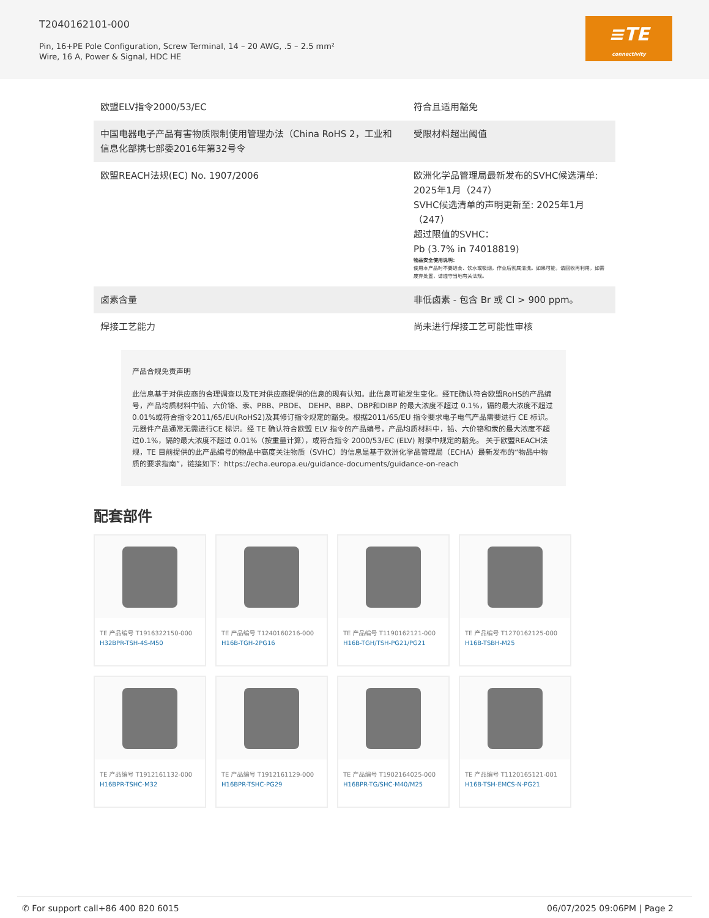T2040162101-000
Pin, 16+PE Pole Configuration, Screw Terminal, 14 – 20 AWG, .5 – 2.5 mm² Wire, 16 A, Power & Signal, HDC HE
≡TE
connectivity
| 欧盟ELV指令2000/53/EC | 符合且适用豁免 |
| 中国电器电子产品有害物质限制使用管理办法（China RoHS 2，工业和信息化部携七部委2016年第32号令 | 受限材料超出阈值 |
| 欧盟REACH法规(EC) No. 1907/2006 | 欧洲化学品管理局最新发布的SVHC候选清单: 2025年1月（247） SVHC候选清单的声明更新至: 2025年1月（247） 超过限值的SVHC： Pb (3.7% in 74018819) 物品安全使用说明： 使用本产品时不要进食、饮水或吸烟。作业后彻底清洗。如果可能，请回收再利用，如需废弃处置，请遵守当地有关法规。 |
| 卤素含量 | 非低卤素 - 包含 Br 或 Cl > 900 ppm。 |
| 焊接工艺能力 | 尚未进行焊接工艺可能性审核 |
产品合规免责声明
此信息基于对供应商的合理调查以及TE对供应商提供的信息的现有认知。此信息可能发生变化。经TE确认符合欧盟RoHS的产品编号，产品均质材料中铅、六价铬、汞、PBB、PBDE、 DEHP、BBP、DBP和DIBP 的最大浓度不超过 0.1%，镉的最大浓度不超过 0.01%或符合指令2011/65/EU(RoHS2)及其修订指令规定的豁免。根据2011/65/EU 指令要求电子电气产品需要进行 CE 标识。元器件产品通常无需进行CE 标识。经 TE 确认符合欧盟 ELV 指令的产品编号，产品均质材料中，铅、六价铬和汞的最大浓度不超过0.1%，镉的最大浓度不超过 0.01%（按重量计算），或符合指令 2000/53/EC (ELV) 附录中规定的豁免。 关于欧盟REACH法规，TE 目前提供的此产品编号的物品中高度关注物质（SVHC）的信息是基于欧洲化学品管理局（ECHA）最新发布的“物品中物质的要求指南”，链接如下：https://echa.europa.eu/guidance-documents/guidance-on-reach
配套部件
TE 产品编号 T1916322150-000
H32BPR-TSH-4S-M50
TE 产品编号 T1240160216-000
H16B-TGH-2PG16
TE 产品编号 T1190162121-000
H16B-TGH/TSH-PG21/PG21
TE 产品编号 T1270162125-000
H16B-TSBH-M25
TE 产品编号 T1912161132-000
H16BPR-TSHC-M32
TE 产品编号 T1912161129-000
H16BPR-TSHC-PG29
TE 产品编号 T1902164025-000
H16BPR-TG/SHC-M40/M25
TE 产品编号 T1120165121-001
H16B-TSH-EMCS-N-PG21
✆ For support call+86 400 820 6015 06/07/2025 09:06PM | Page 2